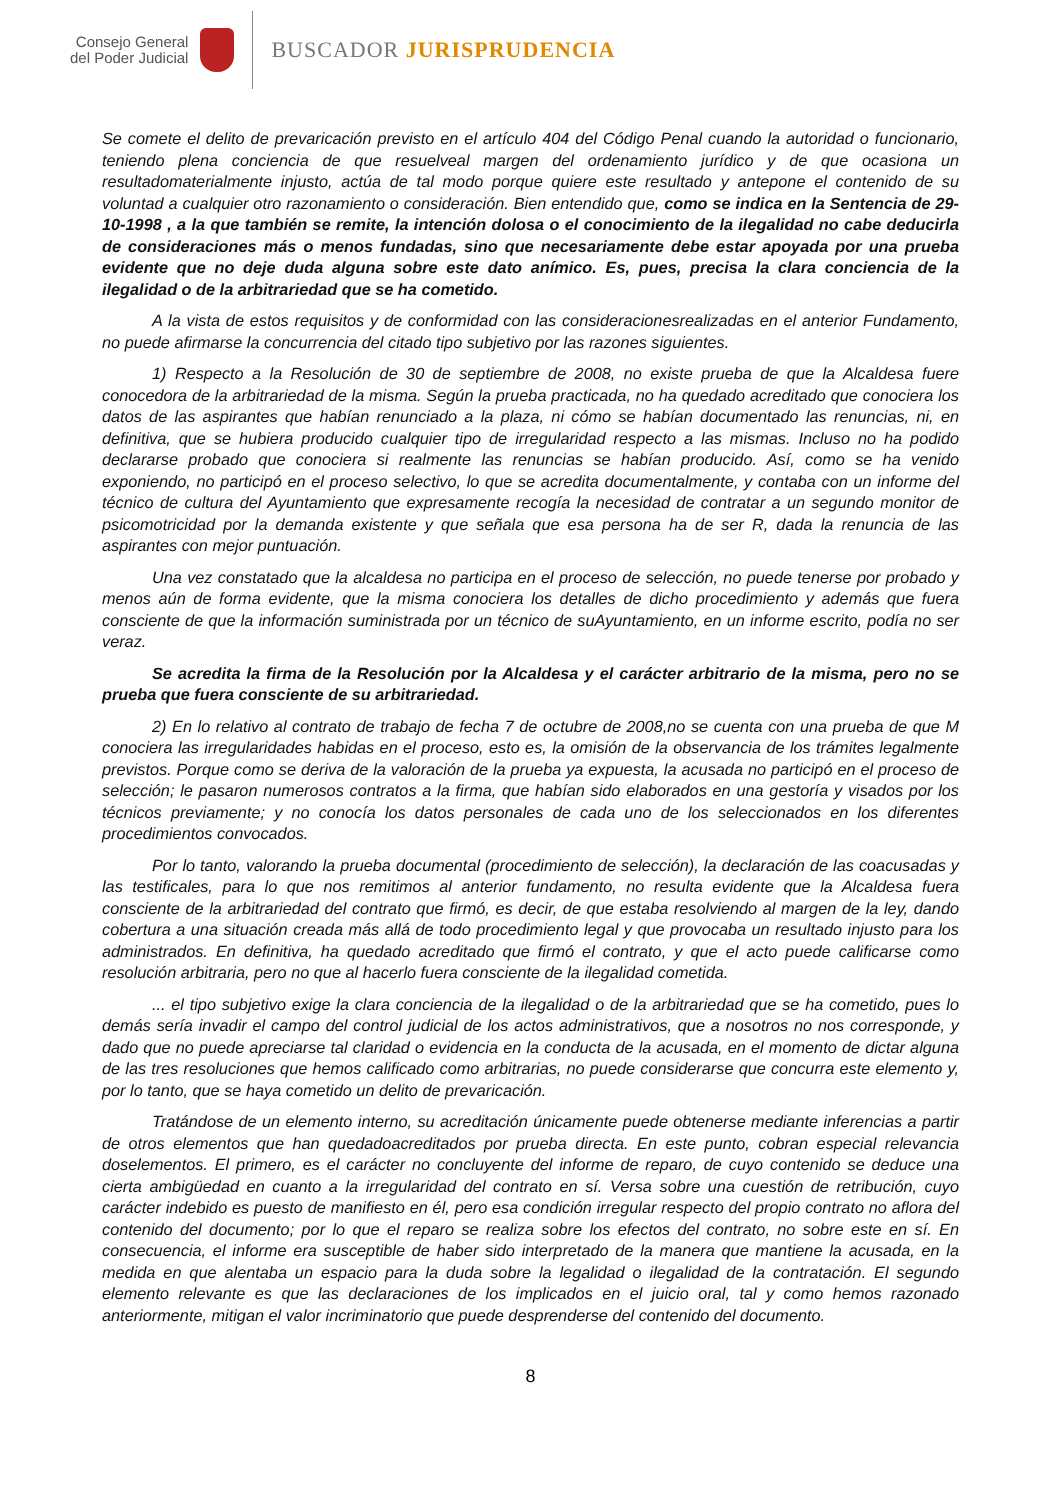Consejo General
del Poder Judicial
BUSCADOR JURISPRUDENCIA
Se comete el delito de prevaricación previsto en el artículo 404 del Código Penal cuando la autoridad o funcionario, teniendo plena conciencia de que resuelveal margen del ordenamiento jurídico y de que ocasiona un resultadomaterialmente injusto, actúa de tal modo porque quiere este resultado y antepone el contenido de su voluntad a cualquier otro razonamiento o consideración. Bien entendido que, como se indica en la Sentencia de 29-10-1998 , a la que también se remite, la intención dolosa o el conocimiento de la ilegalidad no cabe deducirla de consideraciones más o menos fundadas, sino que necesariamente debe estar apoyada por una prueba evidente que no deje duda alguna sobre este dato anímico. Es, pues, precisa la clara conciencia de la ilegalidad o de la arbitrariedad que se ha cometido.
A la vista de estos requisitos y de conformidad con las consideracionesrealizadas en el anterior Fundamento, no puede afirmarse la concurrencia del citado tipo subjetivo por las razones siguientes.
1) Respecto a la Resolución de 30 de septiembre de 2008, no existe prueba de que la Alcaldesa fuere conocedora de la arbitrariedad de la misma. Según la prueba practicada, no ha quedado acreditado que conociera los datos de las aspirantes que habían renunciado a la plaza, ni cómo se habían documentado las renuncias, ni, en definitiva, que se hubiera producido cualquier tipo de irregularidad respecto a las mismas. Incluso no ha podido declararse probado que conociera si realmente las renuncias se habían producido. Así, como se ha venido exponiendo, no participó en el proceso selectivo, lo que se acredita documentalmente, y contaba con un informe del técnico de cultura del Ayuntamiento que expresamente recogía la necesidad de contratar a un segundo monitor de psicomotricidad por la demanda existente y que señala que esa persona ha de ser R, dada la renuncia de las aspirantes con mejor puntuación.
Una vez constatado que la alcaldesa no participa en el proceso de selección, no puede tenerse por probado y menos aún de forma evidente, que la misma conociera los detalles de dicho procedimiento y además que fuera consciente de que la información suministrada por un técnico de suAyuntamiento, en un informe escrito, podía no ser veraz.
Se acredita la firma de la Resolución por la Alcaldesa y el carácter arbitrario de la misma, pero no se prueba que fuera consciente de su arbitrariedad.
2) En lo relativo al contrato de trabajo de fecha 7 de octubre de 2008,no se cuenta con una prueba de que M conociera las irregularidades habidas en el proceso, esto es, la omisión de la observancia de los trámites legalmente previstos. Porque como se deriva de la valoración de la prueba ya expuesta, la acusada no participó en el proceso de selección; le pasaron numerosos contratos a la firma, que habían sido elaborados en una gestoría y visados por los técnicos previamente; y no conocía los datos personales de cada uno de los seleccionados en los diferentes procedimientos convocados.
Por lo tanto, valorando la prueba documental (procedimiento de selección), la declaración de las coacusadas y las testificales, para lo que nos remitimos al anterior fundamento, no resulta evidente que la Alcaldesa fuera consciente de la arbitrariedad del contrato que firmó, es decir, de que estaba resolviendo al margen de la ley, dando cobertura a una situación creada más allá de todo procedimiento legal y que provocaba un resultado injusto para los administrados. En definitiva, ha quedado acreditado que firmó el contrato, y que el acto puede calificarse como resolución arbitraria, pero no que al hacerlo fuera consciente de la ilegalidad cometida.
... el tipo subjetivo exige la clara conciencia de la ilegalidad o de la arbitrariedad que se ha cometido, pues lo demás sería invadir el campo del control judicial de los actos administrativos, que a nosotros no nos corresponde, y dado que no puede apreciarse tal claridad o evidencia en la conducta de la acusada, en el momento de dictar alguna de las tres resoluciones que hemos calificado como arbitrarias, no puede considerarse que concurra este elemento y, por lo tanto, que se haya cometido un delito de prevaricación.
Tratándose de un elemento interno, su acreditación únicamente puede obtenerse mediante inferencias a partir de otros elementos que han quedadoacreditados por prueba directa. En este punto, cobran especial relevancia doselementos. El primero, es el carácter no concluyente del informe de reparo, de cuyo contenido se deduce una cierta ambigüedad en cuanto a la irregularidad del contrato en sí. Versa sobre una cuestión de retribución, cuyo carácter indebido es puesto de manifiesto en él, pero esa condición irregular respecto del propio contrato no aflora del contenido del documento; por lo que el reparo se realiza sobre los efectos del contrato, no sobre este en sí. En consecuencia, el informe era susceptible de haber sido interpretado de la manera que mantiene la acusada, en la medida en que alentaba un espacio para la duda sobre la legalidad o ilegalidad de la contratación. El segundo elemento relevante es que las declaraciones de los implicados en el juicio oral, tal y como hemos razonado anteriormente, mitigan el valor incriminatorio que puede desprenderse del contenido del documento.
8